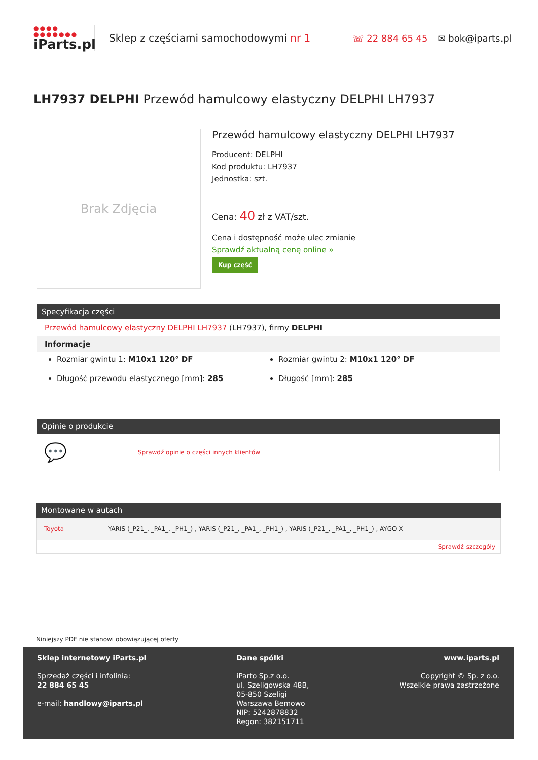●●●●
●●●●●●●
iParts.pl
Sklep z częściami samochodowymi nr 1 ☏ 22 884 65 45 ✉ bok@iparts.pl
LH7937 DELPHI Przewód hamulcowy elastyczny DELPHI LH7937
Brak Zdjęcia
Przewód hamulcowy elastyczny DELPHI LH7937
Producent: DELPHI
Kod produktu: LH7937
Jednostka: szt.
Cena: 40 zł z VAT/szt.
Cena i dostępność może ulec zmianie
Sprawdź aktualną cenę online »
Kup część
Specyfikacja części
Przewód hamulcowy elastyczny DELPHI LH7937 (LH7937), firmy DELPHI
Informacje
Rozmiar gwintu 1: M10x1 120° DF
Rozmiar gwintu 2: M10x1 120° DF
Długość przewodu elastycznego [mm]: 285
Długość [mm]: 285
Opinie o produkcie
💬 Sprawdź opinie o części innych klientów
Montowane w autach
| Toyota | YARIS (_P21_, _PA1_, _PH1_) , YARIS (_P21_, _PA1_, _PH1_) , YARIS (_P21_, _PA1_, _PH1_) , AYGO X |
| Sprawdź szczegóły | |
Niniejszy PDF nie stanowi obowiązującej oferty
Sklep internetowy iParts.pl
Sprzedaż części i infolinia:
22 884 65 45
e-mail: handlowy@iparts.pl
Dane spółki
iParto Sp.z o.o.
ul. Szeligowska 48B,
05-850 Szeligi
Warszawa Bemowo
NIP: 5242878832
Regon: 382151711
www.iparts.pl
Copyright © Sp. z o.o.
Wszelkie prawa zastrzeżone